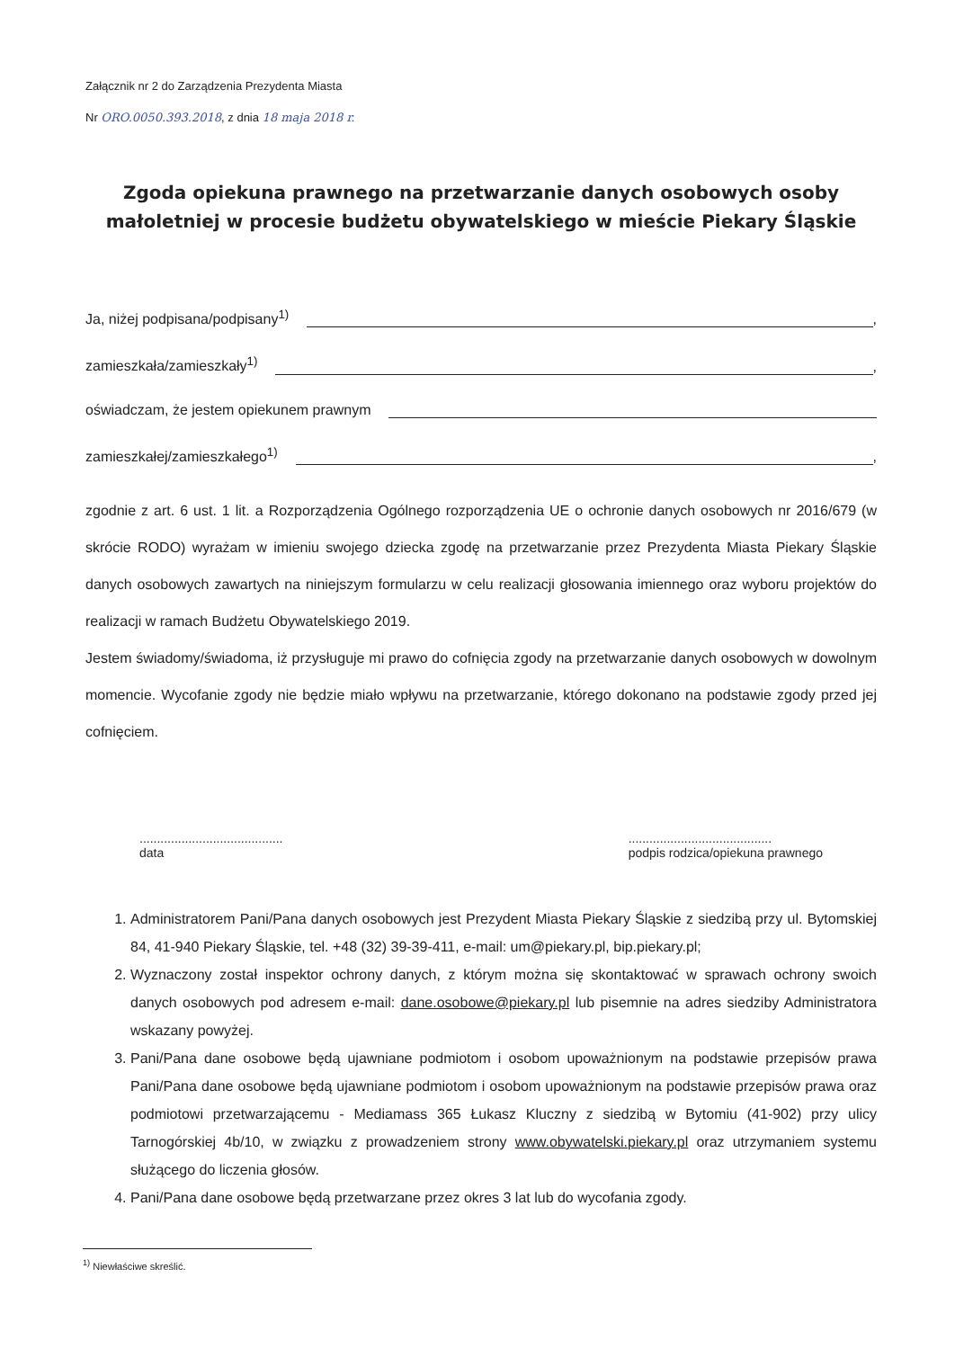Załącznik nr 2 do Zarządzenia Prezydenta Miasta
Nr ORO.0050.393.2018, z dnia 18 maja 2018 r.
Zgoda opiekuna prawnego na przetwarzanie danych osobowych osoby małoletniej w procesie budżetu obywatelskiego w mieście Piekary Śląskie
Ja, niżej podpisana/podpisany<sup>1)</sup> ,
zamieszkała/zamieszkały<sup>1)</sup> ,
oświadczam, że jestem opiekunem prawnym
zamieszkałej/zamieszkałego<sup>1)</sup> ,
zgodnie z art. 6 ust. 1 lit. a Rozporządzenia Ogólnego rozporządzenia UE o ochronie danych osobowych nr 2016/679 (w skrócie RODO) wyrażam w imieniu swojego dziecka zgodę na przetwarzanie przez Prezydenta Miasta Piekary Śląskie danych osobowych zawartych na niniejszym formularzu w celu realizacji głosowania imiennego oraz wyboru projektów do realizacji w ramach Budżetu Obywatelskiego 2019.
Jestem świadomy/świadoma, iż przysługuje mi prawo do cofnięcia zgody na przetwarzanie danych osobowych w dowolnym momencie. Wycofanie zgody nie będzie miało wpływu na przetwarzanie, którego dokonano na podstawie zgody przed jej cofnięciem.
.........................................
data
.........................................
podpis rodzica/opiekuna prawnego
1. Administratorem Pani/Pana danych osobowych jest Prezydent Miasta Piekary Śląskie z siedzibą przy ul. Bytomskiej 84, 41-940 Piekary Śląskie, tel. +48 (32) 39-39-411, e-mail: um@piekary.pl, bip.piekary.pl;
2. Wyznaczony został inspektor ochrony danych, z którym można się skontaktować w sprawach ochrony swoich danych osobowych pod adresem e-mail: dane.osobowe@piekary.pl lub pisemnie na adres siedziby Administratora wskazany powyżej.
3. Pani/Pana dane osobowe będą ujawniane podmiotom i osobom upoważnionym na podstawie przepisów prawa Pani/Pana dane osobowe będą ujawniane podmiotom i osobom upoważnionym na podstawie przepisów prawa oraz podmiotowi przetwarzającemu - Mediamass 365 Łukasz Kluczny z siedzibą w Bytomiu (41-902) przy ulicy Tarnogórskiej 4b/10, w związku z prowadzeniem strony www.obywatelski.piekary.pl oraz utrzymaniem systemu służącego do liczenia głosów.
4. Pani/Pana dane osobowe będą przetwarzane przez okres 3 lat lub do wycofania zgody.
<sup>1)</sup> Niewłaściwe skreślić.